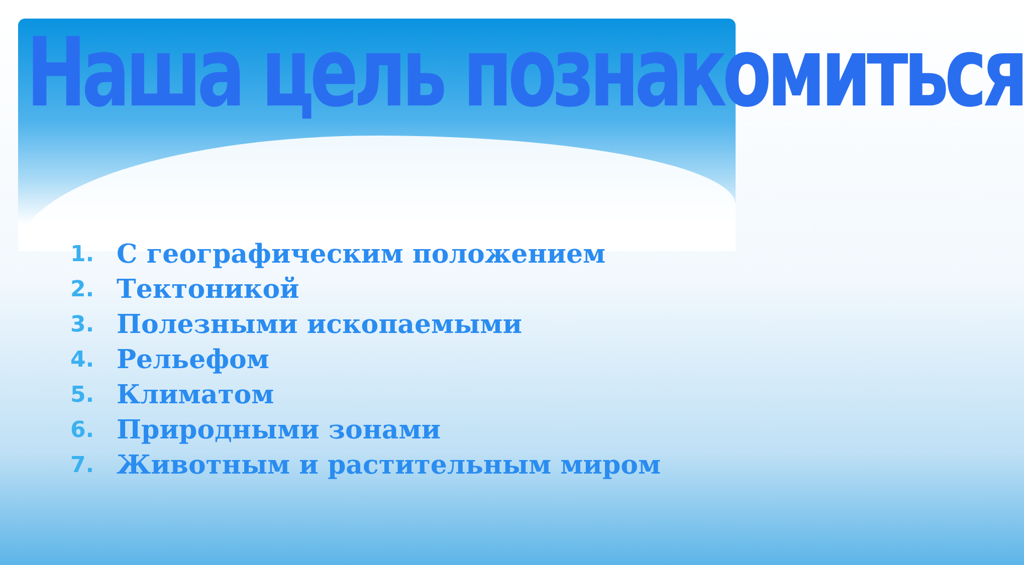Наша цель познакомиться
1. С географическим положением
2. Тектоникой
3. Полезными ископаемыми
4. Рельефом
5. Климатом
6. Природными зонами
7. Животным и растительным миром